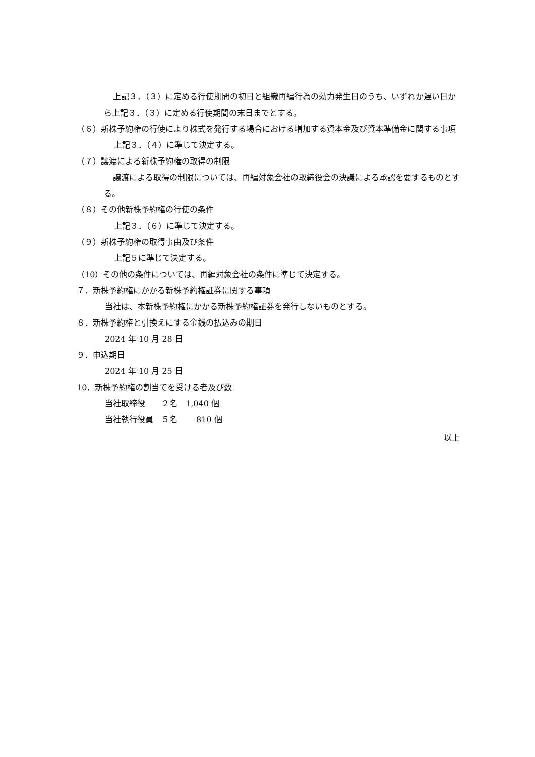上記３．（３）に定める行使期間の初日と組織再編行為の効力発生日のうち、いずれか遅い日から上記３．（３）に定める行使期間の末日までとする。
（６）新株予約権の行使により株式を発行する場合における増加する資本金及び資本準備金に関する事項
上記３．（４）に準じて決定する。
（７）譲渡による新株予約権の取得の制限
譲渡による取得の制限については、再編対象会社の取締役会の決議による承認を要するものとする。
（８）その他新株予約権の行使の条件
上記３．（６）に準じて決定する。
（９）新株予約権の取得事由及び条件
上記５に準じて決定する。
（10）その他の条件については、再編対象会社の条件に準じて決定する。
７．新株予約権にかかる新株予約権証券に関する事項
当社は、本新株予約権にかかる新株予約権証券を発行しないものとする。
８．新株予約権と引換えにする金銭の払込みの期日
2024 年 10 月 28 日
９．申込期日
2024 年 10 月 25 日
10．新株予約権の割当てを受ける者及び数
当社取締役　　２名　1,040 個
当社執行役員　５名　　 810 個
以上